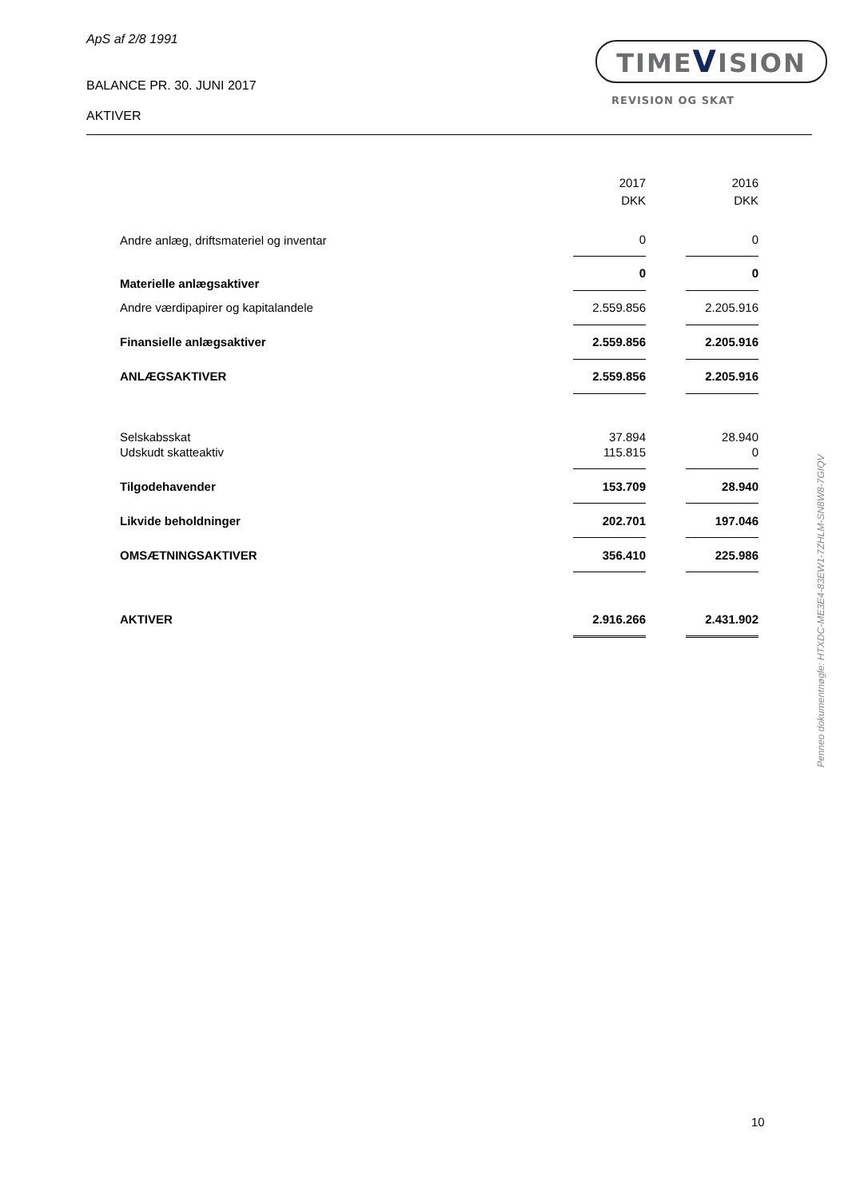ApS af 2/8 1991
BALANCE PR. 30. JUNI 2017
AKTIVER
TIMEVISION
REVISION OG SKAT
| | 2017 | | 2016 |
| | DKK | | DKK |
| Andre anlæg, driftsmateriel og inventar | 0 | | 0 |
| Materielle anlægsaktiver | 0 | | 0 |
| Andre værdipapirer og kapitalandele | 2.559.856 | | 2.205.916 |
| Finansielle anlægsaktiver | 2.559.856 | | 2.205.916 |
| ANLÆGSAKTIVER | 2.559.856 | | 2.205.916 |
| Selskabsskat | 37.894 | | 28.940 |
| Udskudt skatteaktiv | 115.815 | | 0 |
| Tilgodehavender | 153.709 | | 28.940 |
| Likvide beholdninger | 202.701 | | 197.046 |
| OMSÆTNINGSAKTIVER | 356.410 | | 225.986 |
| AKTIVER | 2.916.266 | | 2.431.902 |
Penneo dokumentnøgle: HTXDC-ME3E4-83EW1-7ZHLM-SN8W8-7GIQV
10